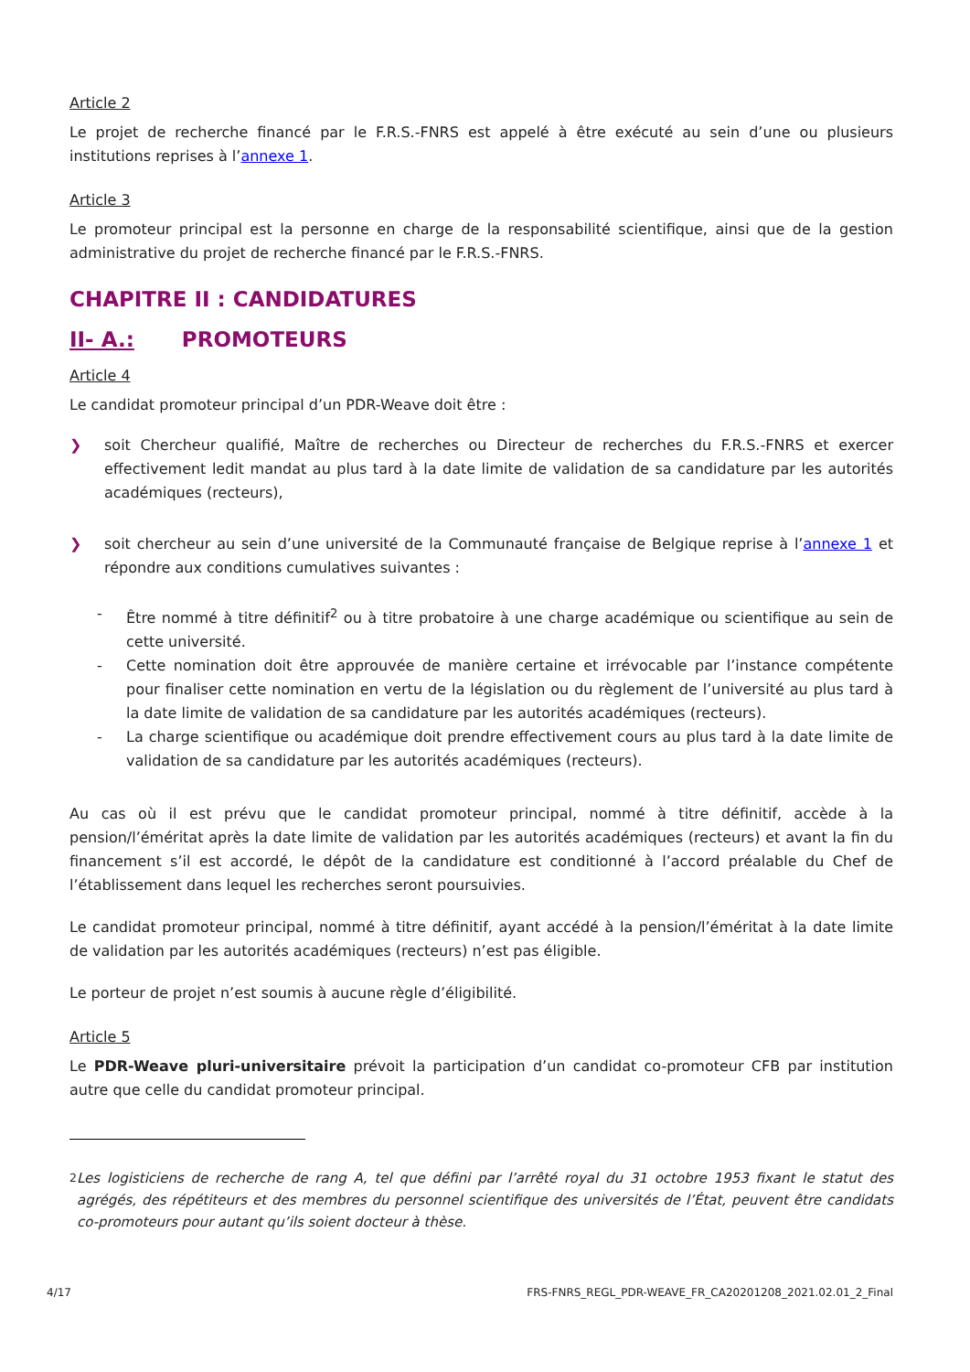Article 2
Le projet de recherche financé par le F.R.S.-FNRS est appelé à être exécuté au sein d’une ou plusieurs institutions reprises à l’annexe 1.
Article 3
Le promoteur principal est la personne en charge de la responsabilité scientifique, ainsi que de la gestion administrative du projet de recherche financé par le F.R.S.-FNRS.
CHAPITRE II : CANDIDATURES
II- A.: PROMOTEURS
Article 4
Le candidat promoteur principal d’un PDR-Weave doit être :
❯ soit Chercheur qualifié, Maître de recherches ou Directeur de recherches du F.R.S.-FNRS et exercer effectivement ledit mandat au plus tard à la date limite de validation de sa candidature par les autorités académiques (recteurs),
❯ soit chercheur au sein d’une université de la Communauté française de Belgique reprise à l’annexe 1 et répondre aux conditions cumulatives suivantes :
- Être nommé à titre définitif<sup>2</sup> ou à titre probatoire à une charge académique ou scientifique au sein de cette université.
- Cette nomination doit être approuvée de manière certaine et irrévocable par l’instance compétente pour finaliser cette nomination en vertu de la législation ou du règlement de l’université au plus tard à la date limite de validation de sa candidature par les autorités académiques (recteurs).
- La charge scientifique ou académique doit prendre effectivement cours au plus tard à la date limite de validation de sa candidature par les autorités académiques (recteurs).
Au cas où il est prévu que le candidat promoteur principal, nommé à titre définitif, accède à la pension/l’éméritat après la date limite de validation par les autorités académiques (recteurs) et avant la fin du financement s’il est accordé, le dépôt de la candidature est conditionné à l’accord préalable du Chef de l’établissement dans lequel les recherches seront poursuivies.
Le candidat promoteur principal, nommé à titre définitif, ayant accédé à la pension/l’éméritat à la date limite de validation par les autorités académiques (recteurs) n’est pas éligible.
Le porteur de projet n’est soumis à aucune règle d’éligibilité.
Article 5
Le PDR-Weave pluri-universitaire prévoit la participation d’un candidat co-promoteur CFB par institution autre que celle du candidat promoteur principal.
<sup>2</sup> Les logisticiens de recherche de rang A, tel que défini par l’arrêté royal du 31 octobre 1953 fixant le statut des agrégés, des répétiteurs et des membres du personnel scientifique des universités de l’État, peuvent être candidats co-promoteurs pour autant qu’ils soient docteur à thèse.
4/17 FRS-FNRS_REGL_PDR-WEAVE_FR_CA20201208_2021.02.01_2_Final